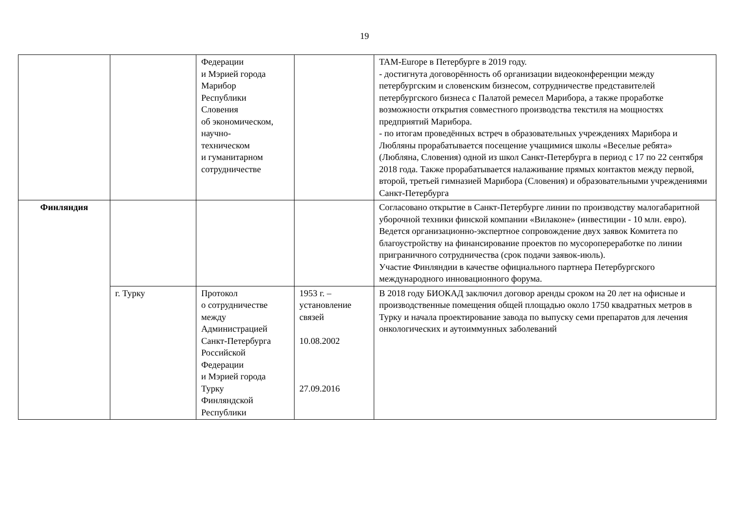19
| | | Федерации и Мэрией города Марибор Республики Словения об экономическом, научно- техническом и гуманитарном сотрудничестве | | TAM-Europe в Петербурге в 2019 году. - достигнута договорённость об организации видеоконференции между петербургским и словенским бизнесом, сотрудничестве представителей петербургского бизнеса с Палатой ремесел Марибора, а также проработке возможности открытия совместного производства текстиля на мощностях предприятий Марибора. - по итогам проведённых встреч в образовательных учреждениях Марибора и Любляны прорабатывается посещение учащимися школы «Веселые ребята» (Любляна, Словения) одной из школ Санкт-Петербурга в период с 17 по 22 сентября 2018 года. Также прорабатывается налаживание прямых контактов между первой, второй, третьей гимназией Марибора (Словения) и образовательными учреждениями Санкт-Петербурга |
| Финляндия | | | | Согласовано открытие в Санкт-Петербурге линии по производству малогабаритной уборочной техники финской компании «Вилаконе» (инвестиции - 10 млн. евро). Ведется организационно-экспертное сопровождение двух заявок Комитета по благоустройству на финансирование проектов по мусоропереработке по линии приграничного сотрудничества (срок подачи заявок-июль). Участие Финляндии в качестве официального партнера Петербургского международного инновационного форума. |
| | г. Турку | Протокол о сотрудничестве между Администрацией Санкт-Петербурга Российской Федерации и Мэрией города Турку Финляндской Республики | 1953 г. – установление связей 10.08.2002 27.09.2016 | В 2018 году БИОКАД заключил договор аренды сроком на 20 лет на офисные и производственные помещения общей площадью около 1750 квадратных метров в Турку и начала проектирование завода по выпуску семи препаратов для лечения онкологических и аутоиммунных заболеваний |